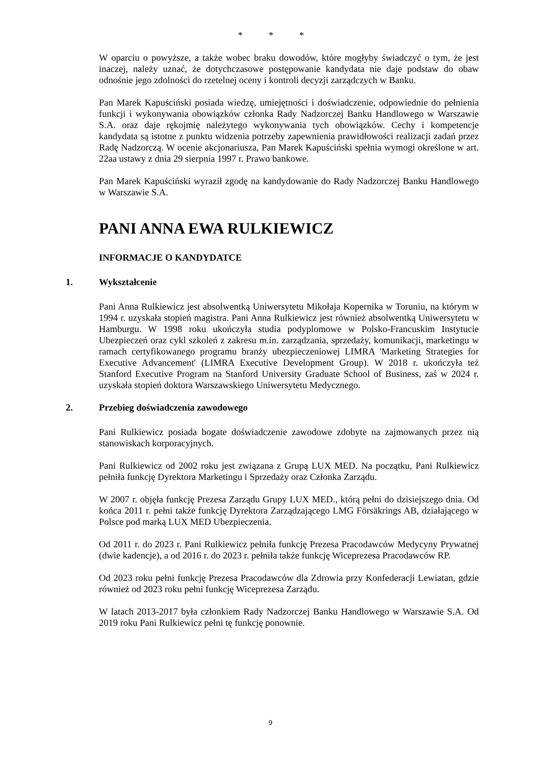* * *
W oparciu o powyższe, a także wobec braku dowodów, które mogłyby świadczyć o tym, że jest inaczej, należy uznać, że dotychczasowe postępowanie kandydata nie daje podstaw do obaw odnośnie jego zdolności do rzetelnej oceny i kontroli decyzji zarządczych w Banku.
Pan Marek Kapuściński posiada wiedzę, umiejętności i doświadczenie, odpowiednie do pełnienia funkcji i wykonywania obowiązków członka Rady Nadzorczej Banku Handlowego w Warszawie S.A. oraz daje rękojmię należytego wykonywania tych obowiązków. Cechy i kompetencje kandydata są istotne z punktu widzenia potrzeby zapewnienia prawidłowości realizacji zadań przez Radę Nadzorczą. W ocenie akcjonariusza, Pan Marek Kapuściński spełnia wymogi określone w art. 22aa ustawy z dnia 29 sierpnia 1997 r. Prawo bankowe.
Pan Marek Kapuściński wyraził zgodę na kandydowanie do Rady Nadzorczej Banku Handlowego w Warszawie S.A.
PANI ANNA EWA RULKIEWICZ
INFORMACJE O KANDYDATCE
1. Wykształcenie
Pani Anna Rulkiewicz jest absolwentką Uniwersytetu Mikołaja Kopernika w Toruniu, na którym w 1994 r. uzyskała stopień magistra. Pani Anna Rulkiewicz jest również absolwentką Uniwersytetu w Hamburgu. W 1998 roku ukończyła studia podyplomowe w Polsko-Francuskim Instytucie Ubezpieczeń oraz cykl szkoleń z zakresu m.in. zarządzania, sprzedaży, komunikacji, marketingu w ramach certyfikowanego programu branży ubezpieczeniowej LIMRA 'Marketing Strategies for Executive Advancement' (LIMRA Executive Development Group). W 2018 r. ukończyła też Stanford Executive Program na Stanford University Graduate School of Business, zaś w 2024 r. uzyskała stopień doktora Warszawskiego Uniwersytetu Medycznego.
2. Przebieg doświadczenia zawodowego
Pani Rulkiewicz posiada bogate doświadczenie zawodowe zdobyte na zajmowanych przez nią stanowiskach korporacyjnych.
Pani Rulkiewicz od 2002 roku jest związana z Grupą LUX MED. Na początku, Pani Rulkiewicz pełniła funkcję Dyrektora Marketingu i Sprzedaży oraz Członka Zarządu.
W 2007 r. objęła funkcję Prezesa Zarządu Grupy LUX MED., którą pełni do dzisiejszego dnia. Od końca 2011 r. pełni także funkcję Dyrektora Zarządzającego LMG Försäkrings AB, działającego w Polsce pod marką LUX MED Ubezpieczenia.
Od 2011 r. do 2023 r. Pani Rulkiewicz pełniła funkcję Prezesa Pracodawców Medycyny Prywatnej (dwie kadencje), a od 2016 r. do 2023 r. pełniła także funkcję Wiceprezesa Pracodawców RP.
Od 2023 roku pełni funkcję Prezesa Pracodawców dla Zdrowia przy Konfederacji Lewiatan, gdzie również od 2023 roku pełni funkcję Wiceprezesa Zarządu.
W latach 2013-2017 była członkiem Rady Nadzorczej Banku Handlowego w Warszawie S.A. Od 2019 roku Pani Rulkiewicz pełni tę funkcję ponownie.
9